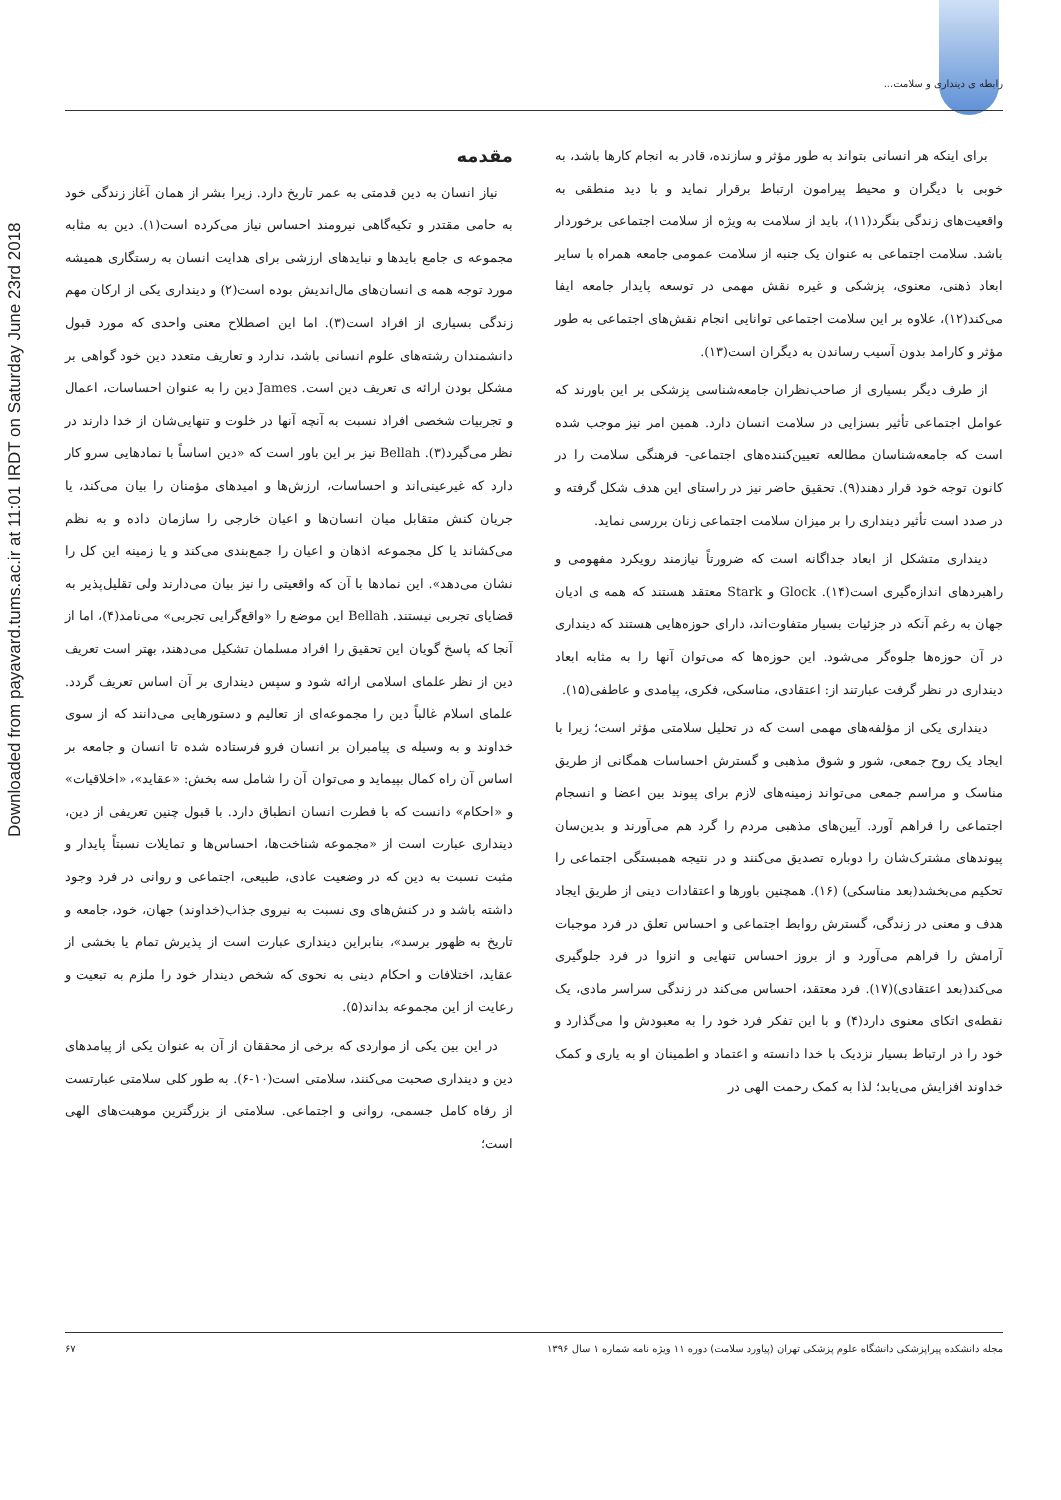رابطه ی دینداری و سلامت...
Downloaded from payavard.tums.ac.ir at 11:01 IRDT on Saturday June 23rd 2018
مقدمه
نیاز انسان به دین قدمتی به عمر تاریخ دارد. زیرا بشر از همان آغاز زندگی خود به حامی مقتدر و تکیه‌گاهی نیرومند احساس نیاز می‌کرده است(۱). دین به مثابه مجموعه ی جامع بایدها و نبایدهای ارزشی برای هدایت انسان به رستگاری همیشه مورد توجه همه ی انسان‌های مال‌اندیش بوده است(۲) و دینداری یکی از ارکان مهم زندگی بسیاری از افراد است(۳). اما این اصطلاح معنی واحدی که مورد قبول دانشمندان رشته‌های علوم انسانی باشد، ندارد و تعاریف متعدد دین خود گواهی بر مشکل بودن ارائه ی تعریف دین است. James دین را به عنوان احساسات، اعمال و تجربیات شخصی افراد نسبت به آنچه آنها در خلوت و تنهایی‌شان از خدا دارند در نظر می‌گیرد(۳). Bellah نیز بر این باور است که «دین اساساً با نمادهایی سرو کار دارد که غیرعینی‌اند و احساسات، ارزش‌ها و امیدهای مؤمنان را بیان می‌کند، یا جریان کنش متقابل میان انسان‌ها و اعیان خارجی را سازمان داده و به نظم می‌کشاند یا کل مجموعه اذهان و اعیان را جمع‌بندی می‌کند و یا زمینه این کل را نشان می‌دهد». این نمادها با آن که واقعیتی را نیز بیان می‌دارند ولی تقلیل‌پذیر به قضایای تجربی نیستند. Bellah این موضع را «واقع‌گرایی تجربی» می‌نامد(۴)، اما از آنجا که پاسخ گویان این تحقیق را افراد مسلمان تشکیل می‌دهند، بهتر است تعریف دین از نظر علمای اسلامی ارائه شود و سپس دینداری بر آن اساس تعریف گردد. علمای اسلام غالباً دین را مجموعه‌ای از تعالیم و دستورهایی می‌دانند که از سوی خداوند و به وسیله ی پیامبران بر انسان فرو فرستاده شده تا انسان و جامعه بر اساس آن راه کمال بپیماید و می‌توان آن را شامل سه بخش: «عقاید»، «اخلاقیات» و «احکام» دانست که با فطرت انسان انطباق دارد. با قبول چنین تعریفی از دین، دینداری عبارت است از «مجموعه شناخت‌ها، احساس‌ها و تمایلات نسبتاً پایدار و مثبت نسبت به دین که در وضعیت عادی، طبیعی، اجتماعی و روانی در فرد وجود داشته باشد و در کنش‌های وی نسبت به نیروی جذاب(خداوند) جهان، خود، جامعه و تاریخ به ظهور برسد»، بنابراین دینداری عبارت است از پذیرش تمام یا بخشی از عقاید، اختلافات و احکام دینی به نحوی که شخص دیندار خود را ملزم به تبعیت و رعایت از این مجموعه بداند(۵).
در این بین یکی از مواردی که برخی از محققان از آن به عنوان یکی از پیامدهای دین و دینداری صحبت می‌کنند، سلامتی است(۱۰-۶). به طور کلی سلامتی عبارتست از رفاه کامل جسمی، روانی و اجتماعی. سلامتی از بزرگترین موهبت‌های الهی است؛
برای اینکه هر انسانی بتواند به طور مؤثر و سازنده، قادر به انجام کارها باشد، به خوبی با دیگران و محیط پیرامون ارتباط برقرار نماید و با دید منطقی به واقعیت‌های زندگی بنگرد(۱۱)، باید از سلامت به ویژه از سلامت اجتماعی برخوردار باشد. سلامت اجتماعی به عنوان یک جنبه از سلامت عمومی جامعه همراه با سایر ابعاد ذهنی، معنوی، پزشکی و غیره نقش مهمی در توسعه پایدار جامعه ایفا می‌کند(۱۲)، علاوه بر این سلامت اجتماعی توانایی انجام نقش‌های اجتماعی به طور مؤثر و کارامد بدون آسیب رساندن به دیگران است(۱۳).
از طرف دیگر بسیاری از صاحب‌نظران جامعه‌شناسی پزشکی بر این باورند که عوامل اجتماعی تأثیر بسزایی در سلامت انسان دارد. همین امر نیز موجب شده است که جامعه‌شناسان مطالعه تعیین‌کننده‌های اجتماعی- فرهنگی سلامت را در کانون توجه خود قرار دهند(۹). تحقیق حاضر نیز در راستای این هدف شکل گرفته و در صدد است تأثیر دینداری را بر میزان سلامت اجتماعی زنان بررسی نماید.
دینداری متشکل از ابعاد جداگانه است که ضرورتاً نیازمند رویکرد مفهومی و راهبردهای اندازه‌گیری است(۱۴). Glock و Stark معتقد هستند که همه ی ادیان جهان به رغم آنکه در جزئیات بسیار متفاوت‌اند، دارای حوزه‌هایی هستند که دینداری در آن حوزه‌ها جلوه‌گر می‌شود. این حوزه‌ها که می‌توان آنها را به مثابه ابعاد دینداری در نظر گرفت عبارتند از: اعتقادی، مناسکی، فکری، پیامدی و عاطفی(۱۵).
دینداری یکی از مؤلفه‌های مهمی است که در تحلیل سلامتی مؤثر است؛ زیرا با ایجاد یک روح جمعی، شور و شوق مذهبی و گسترش احساسات همگانی از طریق مناسک و مراسم جمعی می‌تواند زمینه‌های لازم برای پیوند بین اعضا و انسجام اجتماعی را فراهم آورد. آیین‌های مذهبی مردم را گرد هم می‌آورند و بدین‌سان پیوندهای مشترک‌شان را دوباره تصدیق می‌کنند و در نتیجه همبستگی اجتماعی را تحکیم می‌بخشد(بعد مناسکی) (۱۶). همچنین باورها و اعتقادات دینی از طریق ایجاد هدف و معنی در زندگی، گسترش روابط اجتماعی و احساس تعلق در فرد موجبات آرامش را فراهم می‌آورد و از بروز احساس تنهایی و انزوا در فرد جلوگیری می‌کند(بعد اعتقادی)(۱۷). فرد معتقد، احساس می‌کند در زندگی سراسر مادی، یک نقطه‌ی اتکای معنوی دارد(۴) و با این تفکر فرد خود را به معبودش وا می‌گذارد و خود را در ارتباط بسیار نزدیک با خدا دانسته و اعتماد و اطمینان او به یاری و کمک خداوند افزایش می‌یابد؛ لذا به کمک رحمت الهی در
مجله دانشکده پیراپزشکی دانشگاه علوم پزشکی تهران (پیاورد سلامت) دوره ۱۱ ویژه نامه شماره ۱ سال ۱۳۹۶ ۶۷